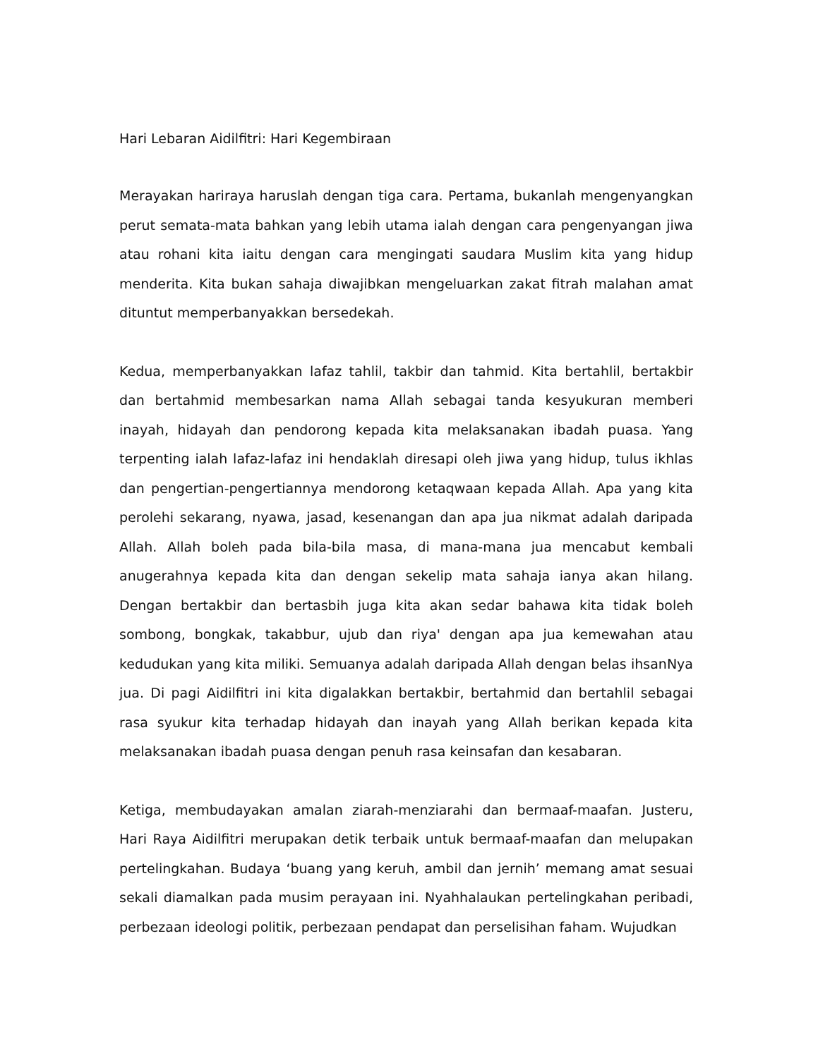Hari Lebaran Aidilfitri: Hari Kegembiraan
Merayakan hariraya haruslah dengan tiga cara. Pertama, bukanlah mengenyangkan perut semata-mata bahkan yang lebih utama ialah dengan cara pengenyangan jiwa atau rohani kita iaitu dengan cara mengingati saudara Muslim kita yang hidup menderita. Kita bukan sahaja diwajibkan mengeluarkan zakat fitrah malahan amat dituntut memperbanyakkan bersedekah.
Kedua, memperbanyakkan lafaz tahlil, takbir dan tahmid. Kita bertahlil, bertakbir dan bertahmid membesarkan nama Allah sebagai tanda kesyukuran memberi inayah, hidayah dan pendorong kepada kita melaksanakan ibadah puasa. Yang terpenting ialah lafaz-lafaz ini hendaklah diresapi oleh jiwa yang hidup, tulus ikhlas dan pengertian-pengertiannya mendorong ketaqwaan kepada Allah. Apa yang kita perolehi sekarang, nyawa, jasad, kesenangan dan apa jua nikmat adalah daripada Allah. Allah boleh pada bila-bila masa, di mana-mana jua mencabut kembali anugerahnya kepada kita dan dengan sekelip mata sahaja ianya akan hilang. Dengan bertakbir dan bertasbih juga kita akan sedar bahawa kita tidak boleh sombong, bongkak, takabbur, ujub dan riya' dengan apa jua kemewahan atau kedudukan yang kita miliki. Semuanya adalah daripada Allah dengan belas ihsanNya jua. Di pagi Aidilfitri ini kita digalakkan bertakbir, bertahmid dan bertahlil sebagai rasa syukur kita terhadap hidayah dan inayah yang Allah berikan kepada kita melaksanakan ibadah puasa dengan penuh rasa keinsafan dan kesabaran.
Ketiga, membudayakan amalan ziarah-menziarahi dan bermaaf-maafan. Justeru, Hari Raya Aidilfitri merupakan detik terbaik untuk bermaaf-maafan dan melupakan pertelingkahan. Budaya ‘buang yang keruh, ambil dan jernih’ memang amat sesuai sekali diamalkan pada musim perayaan ini. Nyahhalaukan pertelingkahan peribadi, perbezaan ideologi politik, perbezaan pendapat dan perselisihan faham. Wujudkan